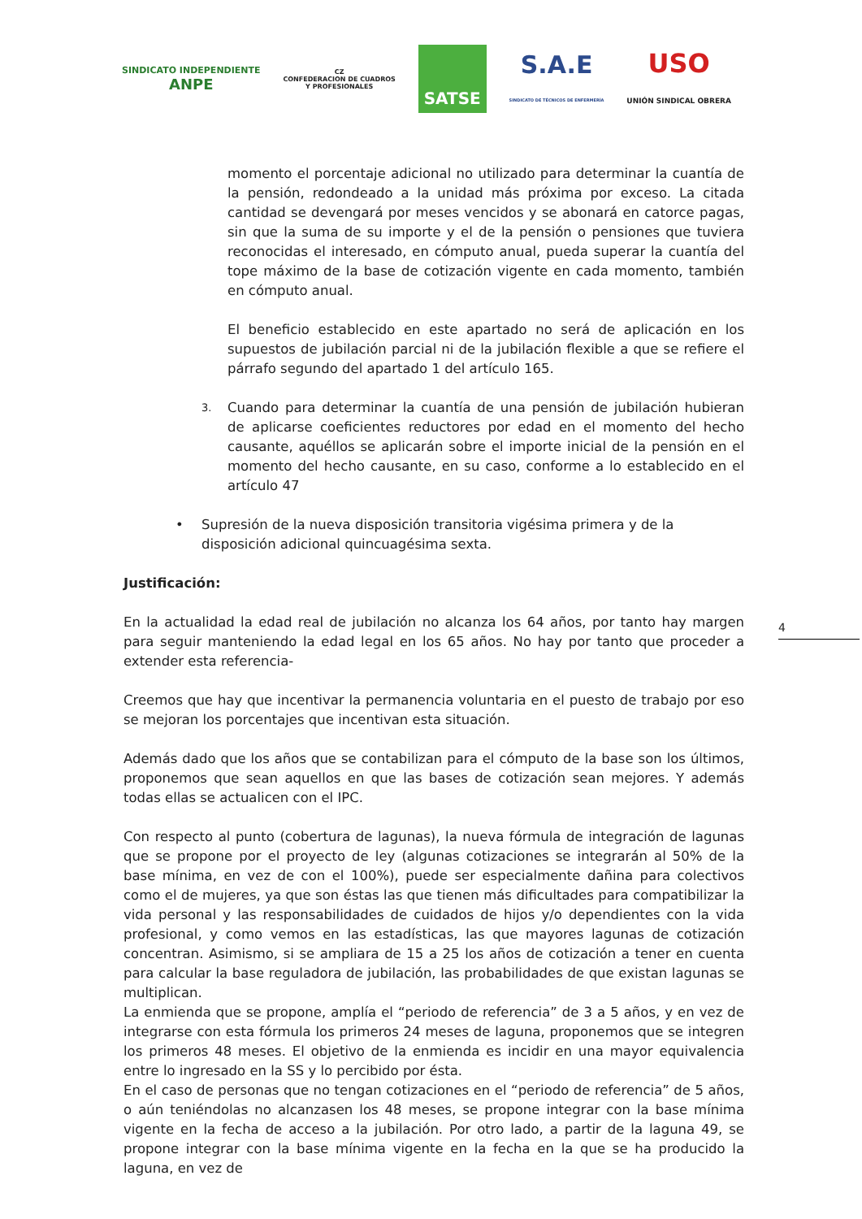SINDICATO INDEPENDIENTE
ANPE
CZ
CONFEDERACION DE CUADROS
Y PROFESIONALES
SATSE
S.A.E
SINDICATO DE TÉCNICOS DE ENFERMERÍA
USO
UNIÓN SINDICAL OBRERA
momento el porcentaje adicional no utilizado para determinar la cuantía de la pensión, redondeado a la unidad más próxima por exceso. La citada cantidad se devengará por meses vencidos y se abonará en catorce pagas, sin que la suma de su importe y el de la pensión o pensiones que tuviera reconocidas el interesado, en cómputo anual, pueda superar la cuantía del tope máximo de la base de cotización vigente en cada momento, también en cómputo anual.
El beneficio establecido en este apartado no será de aplicación en los supuestos de jubilación parcial ni de la jubilación flexible a que se refiere el párrafo segundo del apartado 1 del artículo 165.
3. Cuando para determinar la cuantía de una pensión de jubilación hubieran de aplicarse coeficientes reductores por edad en el momento del hecho causante, aquéllos se aplicarán sobre el importe inicial de la pensión en el momento del hecho causante, en su caso, conforme a lo establecido en el artículo 47
• Supresión de la nueva disposición transitoria vigésima primera y de la disposición adicional quincuagésima sexta.
Justificación:
En la actualidad la edad real de jubilación no alcanza los 64 años, por tanto hay margen para seguir manteniendo la edad legal en los 65 años. No hay por tanto que proceder a extender esta referencia-
Creemos que hay que incentivar la permanencia voluntaria en el puesto de trabajo por eso se mejoran los porcentajes que incentivan esta situación.
Además dado que los años que se contabilizan para el cómputo de la base son los últimos, proponemos que sean aquellos en que las bases de cotización sean mejores. Y además todas ellas se actualicen con el IPC.
Con respecto al punto (cobertura de lagunas), la nueva fórmula de integración de lagunas que se propone por el proyecto de ley (algunas cotizaciones se integrarán al 50% de la base mínima, en vez de con el 100%), puede ser especialmente dañina para colectivos como el de mujeres, ya que son éstas las que tienen más dificultades para compatibilizar la vida personal y las responsabilidades de cuidados de hijos y/o dependientes con la vida profesional, y como vemos en las estadísticas, las que mayores lagunas de cotización concentran. Asimismo, si se ampliara de 15 a 25 los años de cotización a tener en cuenta para calcular la base reguladora de jubilación, las probabilidades de que existan lagunas se multiplican.
La enmienda que se propone, amplía el “periodo de referencia” de 3 a 5 años, y en vez de integrarse con esta fórmula los primeros 24 meses de laguna, proponemos que se integren los primeros 48 meses. El objetivo de la enmienda es incidir en una mayor equivalencia entre lo ingresado en la SS y lo percibido por ésta.
En el caso de personas que no tengan cotizaciones en el “periodo de referencia” de 5 años, o aún teniéndolas no alcanzasen los 48 meses, se propone integrar con la base mínima vigente en la fecha de acceso a la jubilación. Por otro lado, a partir de la laguna 49, se propone integrar con la base mínima vigente en la fecha en la que se ha producido la laguna, en vez de
4